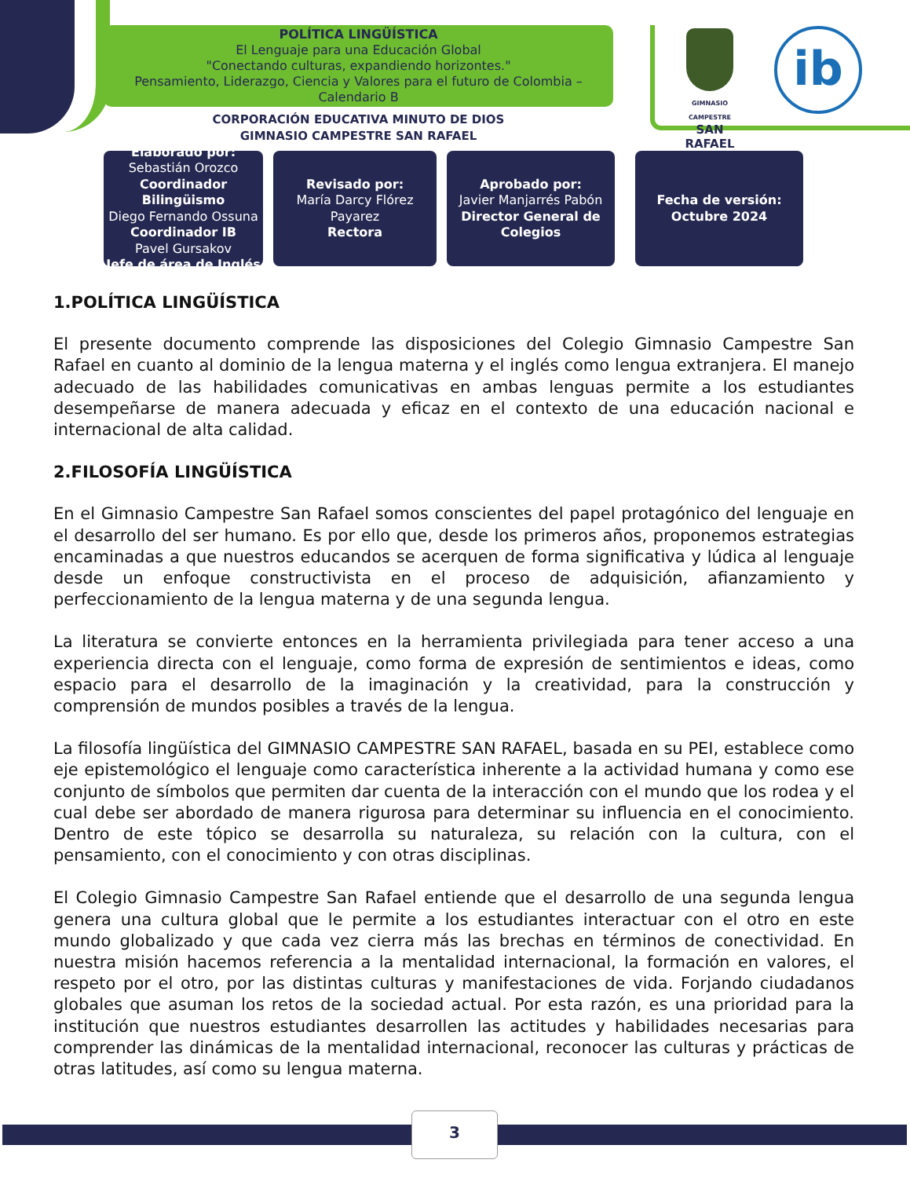POLÍTICA LINGÜÍSTICA
El Lenguaje para una Educación Global
"Conectando culturas, expandiendo horizontes."
Pensamiento, Liderazgo, Ciencia y Valores para el futuro de Colombia – Calendario B
CORPORACIÓN EDUCATIVA MINUTO DE DIOS
GIMNASIO CAMPESTRE SAN RAFAEL
GIMNASIO CAMPESTRE
SAN RAFAEL
ib
Elaborado por:
Sebastián Orozco
Coordinador Bilingüismo
Diego Fernando Ossuna
Coordinador IB
Pavel Gursakov
Jefe de área de Inglés
Revisado por:
María Darcy Flórez Payarez
Rectora
Aprobado por:
Javier Manjarrés Pabón
Director General de Colegios
Fecha de versión:
Octubre 2024
1.POLÍTICA LINGÜÍSTICA
El presente documento comprende las disposiciones del Colegio Gimnasio Campestre San Rafael en cuanto al dominio de la lengua materna y el inglés como lengua extranjera. El manejo adecuado de las habilidades comunicativas en ambas lenguas permite a los estudiantes desempeñarse de manera adecuada y eficaz en el contexto de una educación nacional e internacional de alta calidad.
2.FILOSOFÍA LINGÜÍSTICA
En el Gimnasio Campestre San Rafael somos conscientes del papel protagónico del lenguaje en el desarrollo del ser humano. Es por ello que, desde los primeros años, proponemos estrategias encaminadas a que nuestros educandos se acerquen de forma significativa y lúdica al lenguaje desde un enfoque constructivista en el proceso de adquisición, afianzamiento y perfeccionamiento de la lengua materna y de una segunda lengua.
La literatura se convierte entonces en la herramienta privilegiada para tener acceso a una experiencia directa con el lenguaje, como forma de expresión de sentimientos e ideas, como espacio para el desarrollo de la imaginación y la creatividad, para la construcción y comprensión de mundos posibles a través de la lengua.
La filosofía lingüística del GIMNASIO CAMPESTRE SAN RAFAEL, basada en su PEI, establece como eje epistemológico el lenguaje como característica inherente a la actividad humana y como ese conjunto de símbolos que permiten dar cuenta de la interacción con el mundo que los rodea y el cual debe ser abordado de manera rigurosa para determinar su influencia en el conocimiento. Dentro de este tópico se desarrolla su naturaleza, su relación con la cultura, con el pensamiento, con el conocimiento y con otras disciplinas.
El Colegio Gimnasio Campestre San Rafael entiende que el desarrollo de una segunda lengua genera una cultura global que le permite a los estudiantes interactuar con el otro en este mundo globalizado y que cada vez cierra más las brechas en términos de conectividad. En nuestra misión hacemos referencia a la mentalidad internacional, la formación en valores, el respeto por el otro, por las distintas culturas y manifestaciones de vida. Forjando ciudadanos globales que asuman los retos de la sociedad actual. Por esta razón, es una prioridad para la institución que nuestros estudiantes desarrollen las actitudes y habilidades necesarias para comprender las dinámicas de la mentalidad internacional, reconocer las culturas y prácticas de otras latitudes, así como su lengua materna.
3